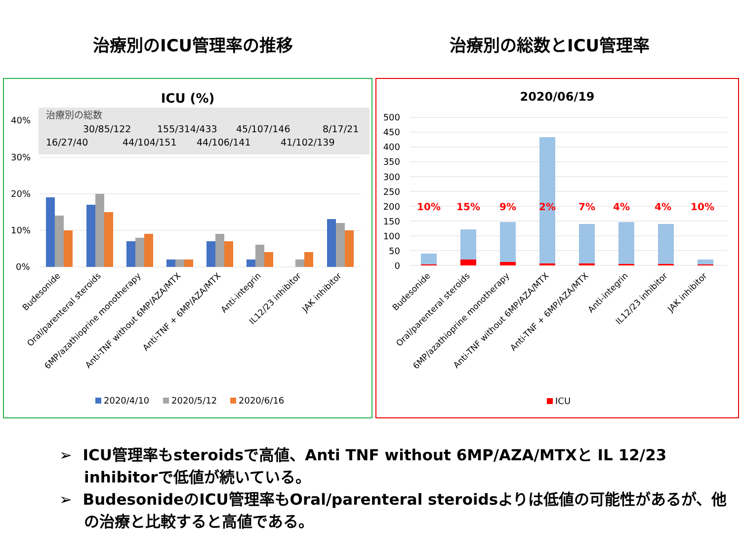治療別のICU管理率の推移 治療別の総数とICU管理率
ICU (%)
治療別の総数
30/85/122
155/314/433
45/107/146
8/17/21
16/27/40
44/104/151
44/106/141
41/102/139
40%
30%
20%
10%
0%
Budesonide
Oral/parenteral steroids
6MP/azathioprine monotherapy
Anti-TNF without 6MP/AZA/MTX
Anti-TNF + 6MP/AZA/MTX
Anti-integrin
IL12/23 inhibitor
JAK inhibitor
2020/4/10
2020/5/12
2020/6/16
2020/06/19
500
450
400
350
300
250
200
150
100
50
0
10%
15%
9%
2%
7%
4%
4%
10%
Budesonide
Oral/parenteral steroids
6MP/azathioprine monotherapy
Anti-TNF without 6MP/AZA/MTX
Anti-TNF + 6MP/AZA/MTX
Anti-integrin
IL12/23 inhibitor
JAK inhibitor
ICU
➢ ICU管理率もsteroidsで高値、Anti TNF without 6MP/AZA/MTXと IL 12/23 inhibitorで低値が続いている。
➢ BudesonideのICU管理率もOral/parenteral steroidsよりは低値の可能性があるが、他の治療と比較すると高値である。